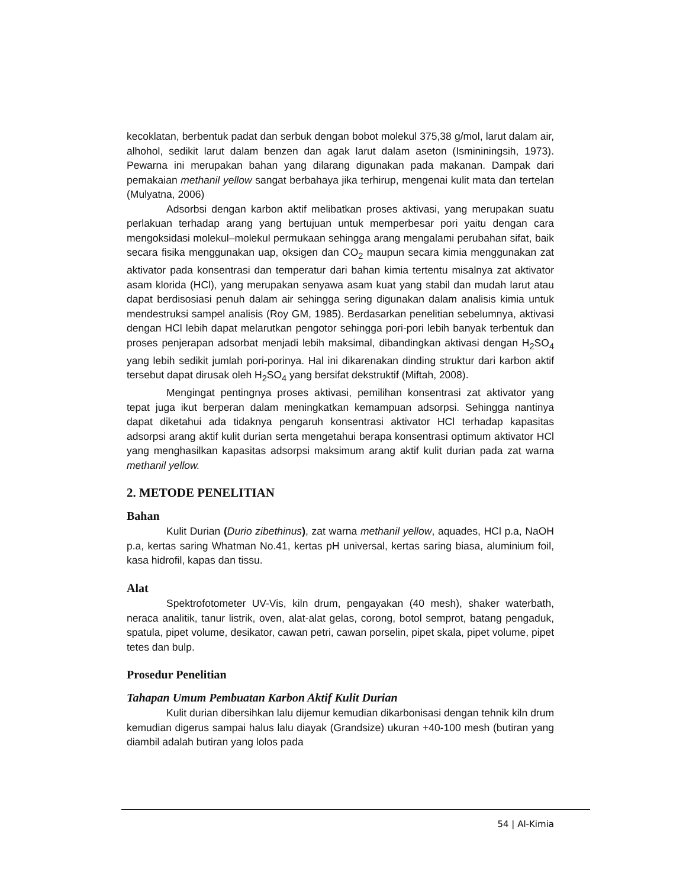kecoklatan, berbentuk padat dan serbuk dengan bobot molekul 375,38 g/mol, larut dalam air, alhohol, sedikit larut dalam benzen dan agak larut dalam aseton (Ismininingsih, 1973). Pewarna ini merupakan bahan yang dilarang digunakan pada makanan. Dampak dari pemakaian methanil yellow sangat berbahaya jika terhirup, mengenai kulit mata dan tertelan (Mulyatna, 2006)
Adsorbsi dengan karbon aktif melibatkan proses aktivasi, yang merupakan suatu perlakuan terhadap arang yang bertujuan untuk memperbesar pori yaitu dengan cara mengoksidasi molekul–molekul permukaan sehingga arang mengalami perubahan sifat, baik secara fisika menggunakan uap, oksigen dan CO<sub>2</sub> maupun secara kimia menggunakan zat aktivator pada konsentrasi dan temperatur dari bahan kimia tertentu misalnya zat aktivator asam klorida (HCl), yang merupakan senyawa asam kuat yang stabil dan mudah larut atau dapat berdisosiasi penuh dalam air sehingga sering digunakan dalam analisis kimia untuk mendestruksi sampel analisis (Roy GM, 1985). Berdasarkan penelitian sebelumnya, aktivasi dengan HCl lebih dapat melarutkan pengotor sehingga pori-pori lebih banyak terbentuk dan proses penjerapan adsorbat menjadi lebih maksimal, dibandingkan aktivasi dengan H<sub>2</sub>SO<sub>4</sub> yang lebih sedikit jumlah pori-porinya. Hal ini dikarenakan dinding struktur dari karbon aktif tersebut dapat dirusak oleh H<sub>2</sub>SO<sub>4</sub> yang bersifat dekstruktif (Miftah, 2008).
Mengingat pentingnya proses aktivasi, pemilihan konsentrasi zat aktivator yang tepat juga ikut berperan dalam meningkatkan kemampuan adsorpsi. Sehingga nantinya dapat diketahui ada tidaknya pengaruh konsentrasi aktivator HCl terhadap kapasitas adsorpsi arang aktif kulit durian serta mengetahui berapa konsentrasi optimum aktivator HCl yang menghasilkan kapasitas adsorpsi maksimum arang aktif kulit durian pada zat warna methanil yellow.
2. METODE PENELITIAN
Bahan
Kulit Durian (Durio zibethinus), zat warna methanil yellow, aquades, HCl p.a, NaOH p.a, kertas saring Whatman No.41, kertas pH universal, kertas saring biasa, aluminium foil, kasa hidrofil, kapas dan tissu.
Alat
Spektrofotometer UV-Vis, kiln drum, pengayakan (40 mesh), shaker waterbath, neraca analitik, tanur listrik, oven, alat-alat gelas, corong, botol semprot, batang pengaduk, spatula, pipet volume, desikator, cawan petri, cawan porselin, pipet skala, pipet volume, pipet tetes dan bulp.
Prosedur Penelitian
Tahapan Umum Pembuatan Karbon Aktif Kulit Durian
Kulit durian dibersihkan lalu dijemur kemudian dikarbonisasi dengan tehnik kiln drum kemudian digerus sampai halus lalu diayak (Grandsize) ukuran +40-100 mesh (butiran yang diambil adalah butiran yang lolos pada
54 | Al-Kimia